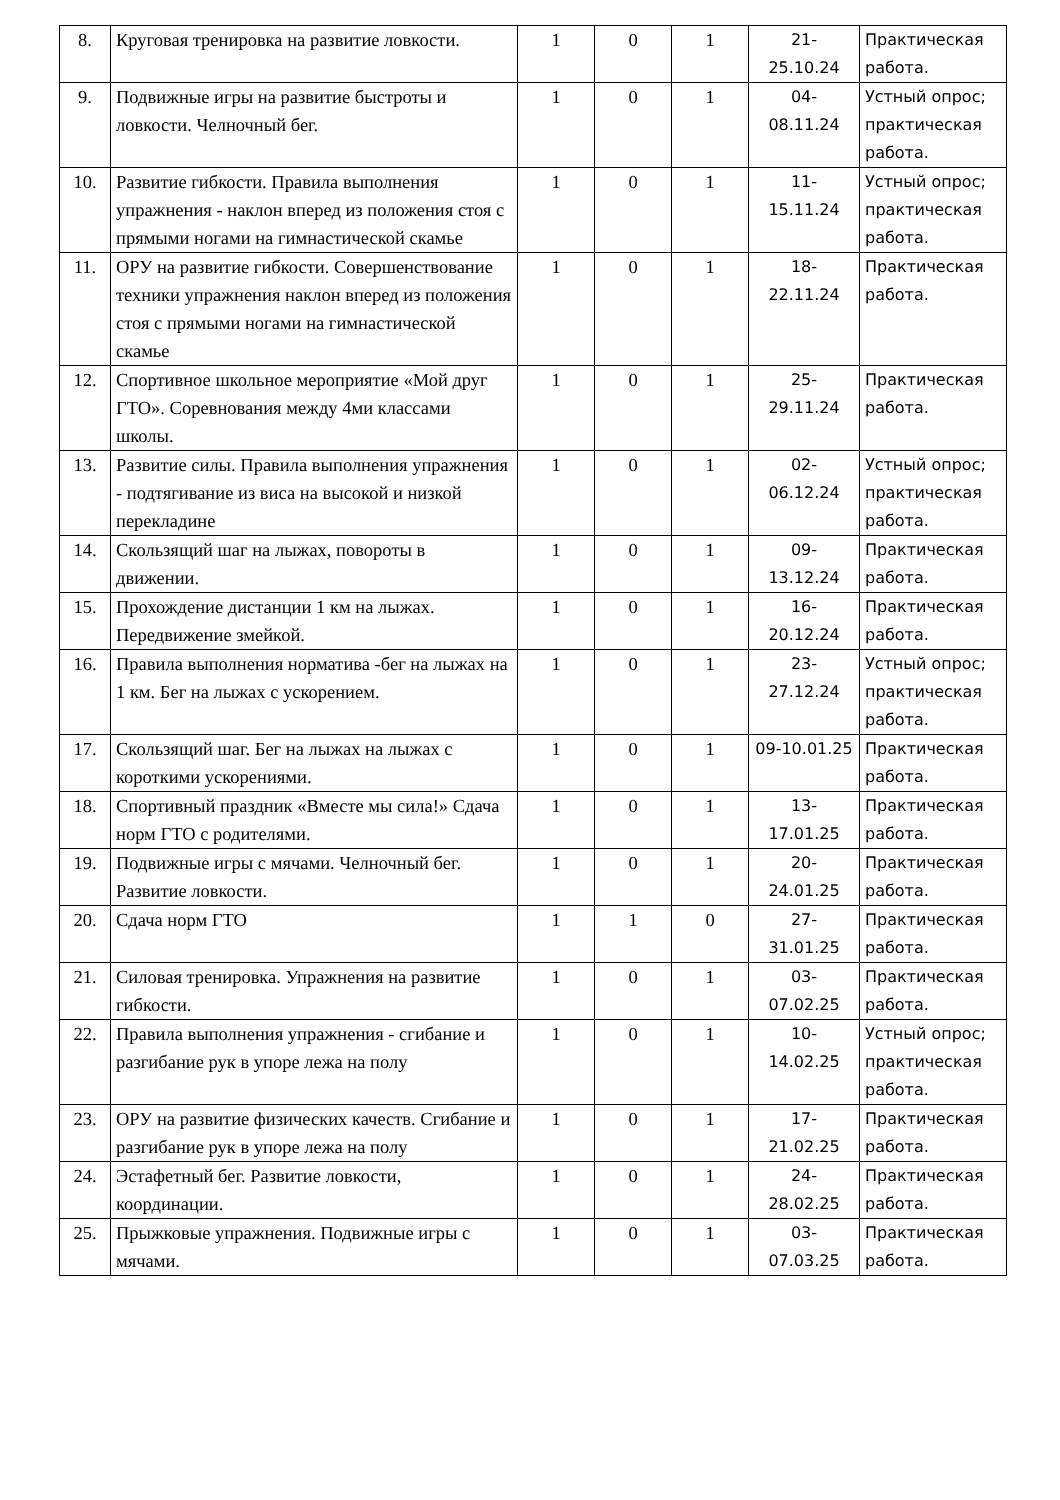| 8. | Круговая тренировка на развитие ловкости. | 1 | 0 | 1 | 21- 25.10.24 | Практическая работа. |
| 9. | Подвижные игры на развитие быстроты и ловкости. Челночный бег. | 1 | 0 | 1 | 04- 08.11.24 | Устный опрос; практическая работа. |
| 10. | Развитие гибкости. Правила выполнения упражнения - наклон вперед из положения стоя с прямыми ногами на гимнастической скамье | 1 | 0 | 1 | 11- 15.11.24 | Устный опрос; практическая работа. |
| 11. | ОРУ на развитие гибкости. Совершенствование техники упражнения наклон вперед из положения стоя с прямыми ногами на гимнастической скамье | 1 | 0 | 1 | 18- 22.11.24 | Практическая работа. |
| 12. | Спортивное школьное мероприятие «Мой друг ГТО». Соревнования между 4ми классами школы. | 1 | 0 | 1 | 25- 29.11.24 | Практическая работа. |
| 13. | Развитие силы. Правила выполнения упражнения - подтягивание из виса на высокой и низкой перекладине | 1 | 0 | 1 | 02- 06.12.24 | Устный опрос; практическая работа. |
| 14. | Скользящий шаг на лыжах, повороты в движении. | 1 | 0 | 1 | 09- 13.12.24 | Практическая работа. |
| 15. | Прохождение дистанции 1 км на лыжах. Передвижение змейкой. | 1 | 0 | 1 | 16- 20.12.24 | Практическая работа. |
| 16. | Правила выполнения норматива -бег на лыжах на 1 км. Бег на лыжах с ускорением. | 1 | 0 | 1 | 23- 27.12.24 | Устный опрос; практическая работа. |
| 17. | Скользящий шаг. Бег на лыжах на лыжах с короткими ускорениями. | 1 | 0 | 1 | 09-10.01.25 | Практическая работа. |
| 18. | Спортивный праздник «Вместе мы сила!» Сдача норм ГТО с родителями. | 1 | 0 | 1 | 13- 17.01.25 | Практическая работа. |
| 19. | Подвижные игры с мячами. Челночный бег. Развитие ловкости. | 1 | 0 | 1 | 20- 24.01.25 | Практическая работа. |
| 20. | Сдача норм ГТО | 1 | 1 | 0 | 27- 31.01.25 | Практическая работа. |
| 21. | Силовая тренировка. Упражнения на развитие гибкости. | 1 | 0 | 1 | 03- 07.02.25 | Практическая работа. |
| 22. | Правила выполнения упражнения - сгибание и разгибание рук в упоре лежа на полу | 1 | 0 | 1 | 10- 14.02.25 | Устный опрос; практическая работа. |
| 23. | ОРУ на развитие физических качеств. Сгибание и разгибание рук в упоре лежа на полу | 1 | 0 | 1 | 17- 21.02.25 | Практическая работа. |
| 24. | Эстафетный бег. Развитие ловкости, координации. | 1 | 0 | 1 | 24- 28.02.25 | Практическая работа. |
| 25. | Прыжковые упражнения. Подвижные игры с мячами. | 1 | 0 | 1 | 03- 07.03.25 | Практическая работа. |